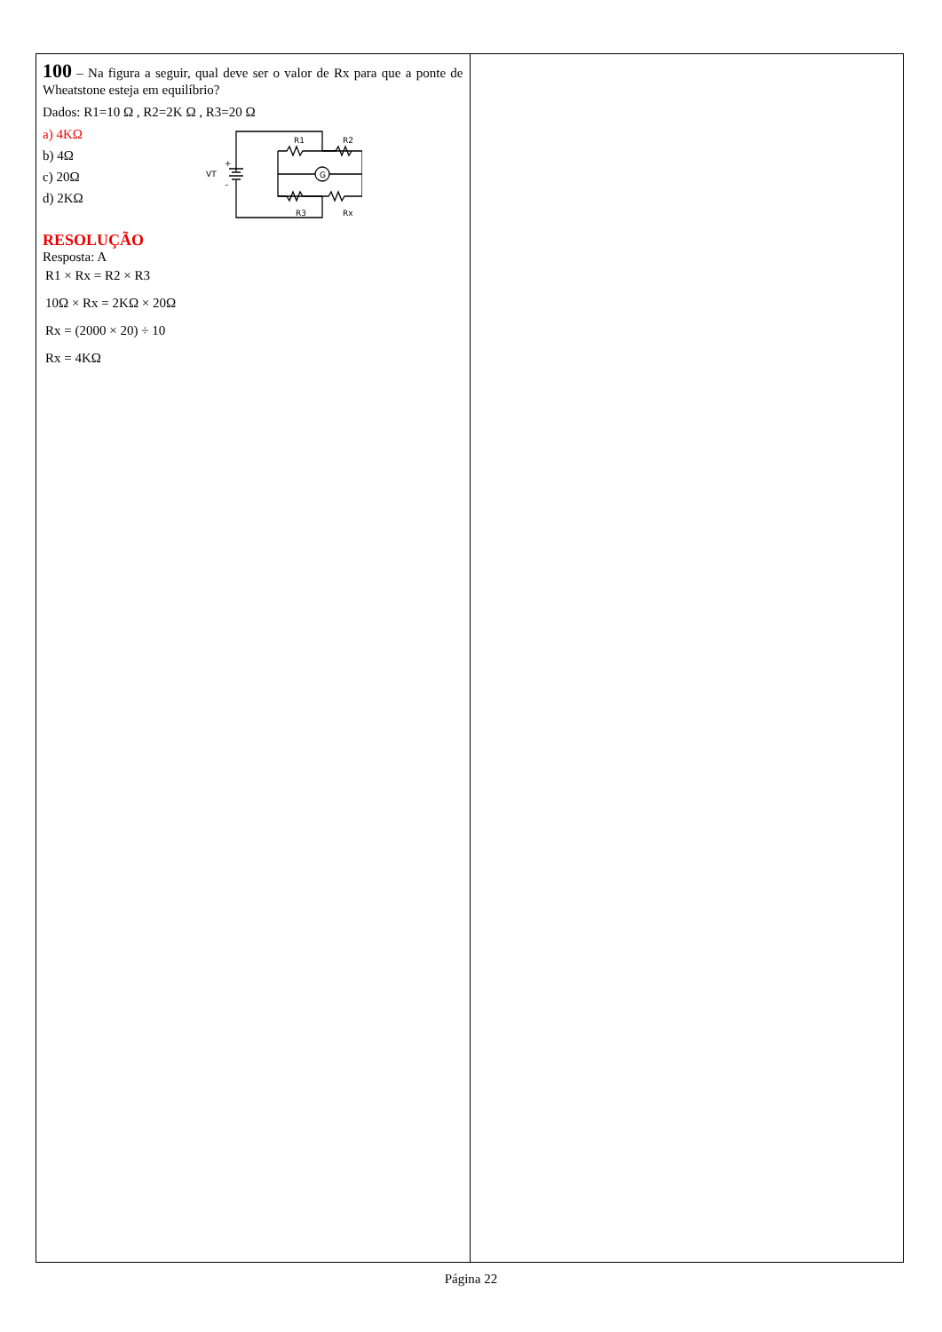| 100 – Na figura a seguir, qual deve ser o valor de Rx para que a ponte de Wheatstone esteja em equilíbrio? Dados: R1=10 Ω , R2=2K Ω , R3=20 Ω a) 4KΩ b) 4Ω c) 20Ω d) 2KΩ R1 R2 R3 Rx G VT + – RESOLUÇÃO Resposta: A R1 × Rx = R2 × R3 10Ω × Rx = 2KΩ × 20Ω Rx = (2000 × 20) ÷ 10 Rx = 4KΩ | |
Página 22